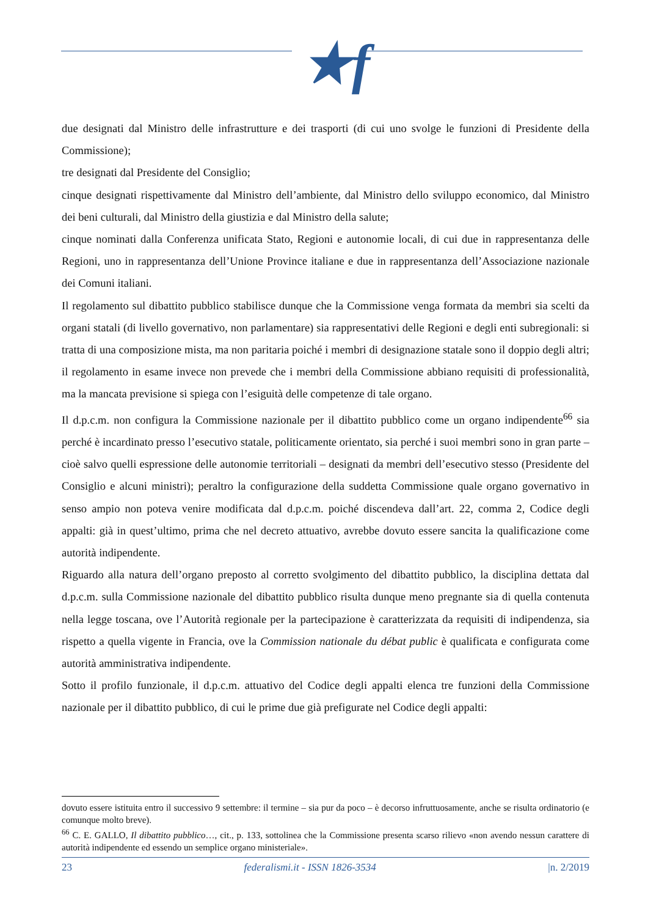★f
due designati dal Ministro delle infrastrutture e dei trasporti (di cui uno svolge le funzioni di Presidente della Commissione);
tre designati dal Presidente del Consiglio;
cinque designati rispettivamente dal Ministro dell’ambiente, dal Ministro dello sviluppo economico, dal Ministro dei beni culturali, dal Ministro della giustizia e dal Ministro della salute;
cinque nominati dalla Conferenza unificata Stato, Regioni e autonomie locali, di cui due in rappresentanza delle Regioni, uno in rappresentanza dell’Unione Province italiane e due in rappresentanza dell’Associazione nazionale dei Comuni italiani.
Il regolamento sul dibattito pubblico stabilisce dunque che la Commissione venga formata da membri sia scelti da organi statali (di livello governativo, non parlamentare) sia rappresentativi delle Regioni e degli enti subregionali: si tratta di una composizione mista, ma non paritaria poiché i membri di designazione statale sono il doppio degli altri; il regolamento in esame invece non prevede che i membri della Commissione abbiano requisiti di professionalità, ma la mancata previsione si spiega con l’esiguità delle competenze di tale organo.
Il d.p.c.m. non configura la Commissione nazionale per il dibattito pubblico come un organo indipendente<sup>66</sup> sia perché è incardinato presso l’esecutivo statale, politicamente orientato, sia perché i suoi membri sono in gran parte – cioè salvo quelli espressione delle autonomie territoriali – designati da membri dell’esecutivo stesso (Presidente del Consiglio e alcuni ministri); peraltro la configurazione della suddetta Commissione quale organo governativo in senso ampio non poteva venire modificata dal d.p.c.m. poiché discendeva dall’art. 22, comma 2, Codice degli appalti: già in quest’ultimo, prima che nel decreto attuativo, avrebbe dovuto essere sancita la qualificazione come autorità indipendente.
Riguardo alla natura dell’organo preposto al corretto svolgimento del dibattito pubblico, la disciplina dettata dal d.p.c.m. sulla Commissione nazionale del dibattito pubblico risulta dunque meno pregnante sia di quella contenuta nella legge toscana, ove l’Autorità regionale per la partecipazione è caratterizzata da requisiti di indipendenza, sia rispetto a quella vigente in Francia, ove la Commission nationale du débat public è qualificata e configurata come autorità amministrativa indipendente.
Sotto il profilo funzionale, il d.p.c.m. attuativo del Codice degli appalti elenca tre funzioni della Commissione nazionale per il dibattito pubblico, di cui le prime due già prefigurate nel Codice degli appalti:
dovuto essere istituita entro il successivo 9 settembre: il termine – sia pur da poco – è decorso infruttuosamente, anche se risulta ordinatorio (e comunque molto breve).
<sup>66</sup> C. E. GALLO, Il dibattito pubblico…, cit., p. 133, sottolinea che la Commissione presenta scarso rilievo «non avendo nessun carattere di autorità indipendente ed essendo un semplice organo ministeriale».
23 federalismi.it - ISSN 1826-3534 |n. 2/2019